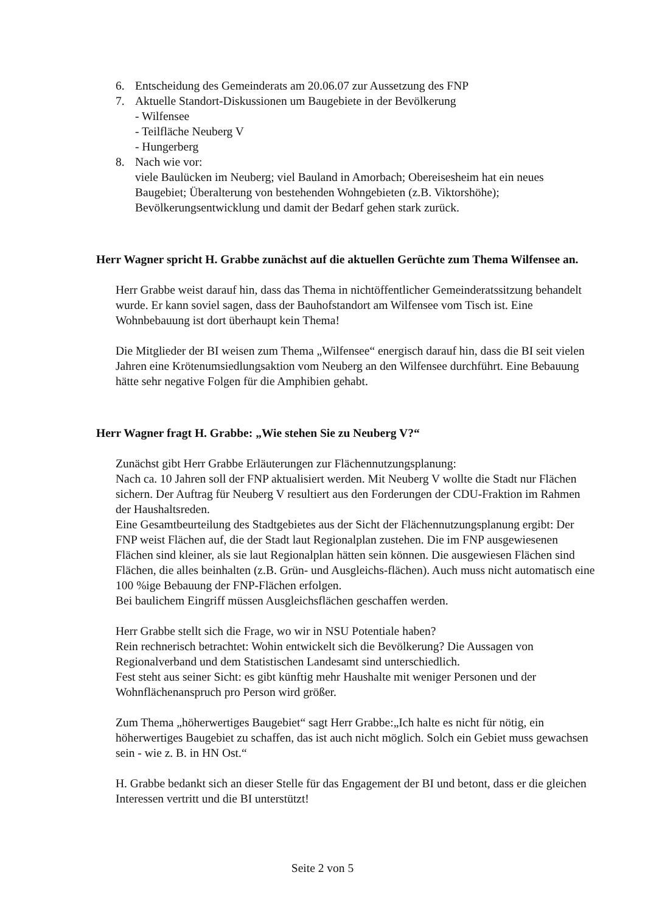6. Entscheidung des Gemeinderats am 20.06.07 zur Aussetzung des FNP
7. Aktuelle Standort-Diskussionen um Baugebiete in der Bevölkerung
- Wilfensee
- Teilfläche Neuberg V
- Hungerberg
8. Nach wie vor:
viele Baulücken im Neuberg; viel Bauland in Amorbach; Obereisesheim hat ein neues Baugebiet; Überalterung von bestehenden Wohngebieten (z.B. Viktorshöhe); Bevölkerungsentwicklung und damit der Bedarf gehen stark zurück.
Herr Wagner spricht H. Grabbe zunächst auf die aktuellen Gerüchte zum Thema Wilfensee an.
Herr Grabbe weist darauf hin, dass das Thema in nichtöffentlicher Gemeinderatssitzung behandelt wurde. Er kann soviel sagen, dass der Bauhofstandort am Wilfensee vom Tisch ist. Eine Wohnbebauung ist dort überhaupt kein Thema!
Die Mitglieder der BI weisen zum Thema „Wilfensee“ energisch darauf hin, dass die BI seit vielen Jahren eine Krötenumsiedlungsaktion vom Neuberg an den Wilfensee durchführt. Eine Bebauung hätte sehr negative Folgen für die Amphibien gehabt.
Herr Wagner fragt H. Grabbe: „Wie stehen Sie zu Neuberg V?“
Zunächst gibt Herr Grabbe Erläuterungen zur Flächennutzungsplanung:
Nach ca. 10 Jahren soll der FNP aktualisiert werden. Mit Neuberg V wollte die Stadt nur Flächen sichern. Der Auftrag für Neuberg V resultiert aus den Forderungen der CDU-Fraktion im Rahmen der Haushaltsreden.
Eine Gesamtbeurteilung des Stadtgebietes aus der Sicht der Flächennutzungsplanung ergibt: Der FNP weist Flächen auf, die der Stadt laut Regionalplan zustehen. Die im FNP ausgewiesenen Flächen sind kleiner, als sie laut Regionalplan hätten sein können. Die ausgewiesen Flächen sind Flächen, die alles beinhalten (z.B. Grün- und Ausgleichs-flächen). Auch muss nicht automatisch eine 100 %ige Bebauung der FNP-Flächen erfolgen.
Bei baulichem Eingriff müssen Ausgleichsflächen geschaffen werden.
Herr Grabbe stellt sich die Frage, wo wir in NSU Potentiale haben?
Rein rechnerisch betrachtet: Wohin entwickelt sich die Bevölkerung? Die Aussagen von Regionalverband und dem Statistischen Landesamt sind unterschiedlich.
Fest steht aus seiner Sicht: es gibt künftig mehr Haushalte mit weniger Personen und der Wohnflächenanspruch pro Person wird größer.
Zum Thema „höherwertiges Baugebiet“ sagt Herr Grabbe:„Ich halte es nicht für nötig, ein höherwertiges Baugebiet zu schaffen, das ist auch nicht möglich. Solch ein Gebiet muss gewachsen sein - wie z. B. in HN Ost.“
H. Grabbe bedankt sich an dieser Stelle für das Engagement der BI und betont, dass er die gleichen Interessen vertritt und die BI unterstützt!
Seite 2 von 5